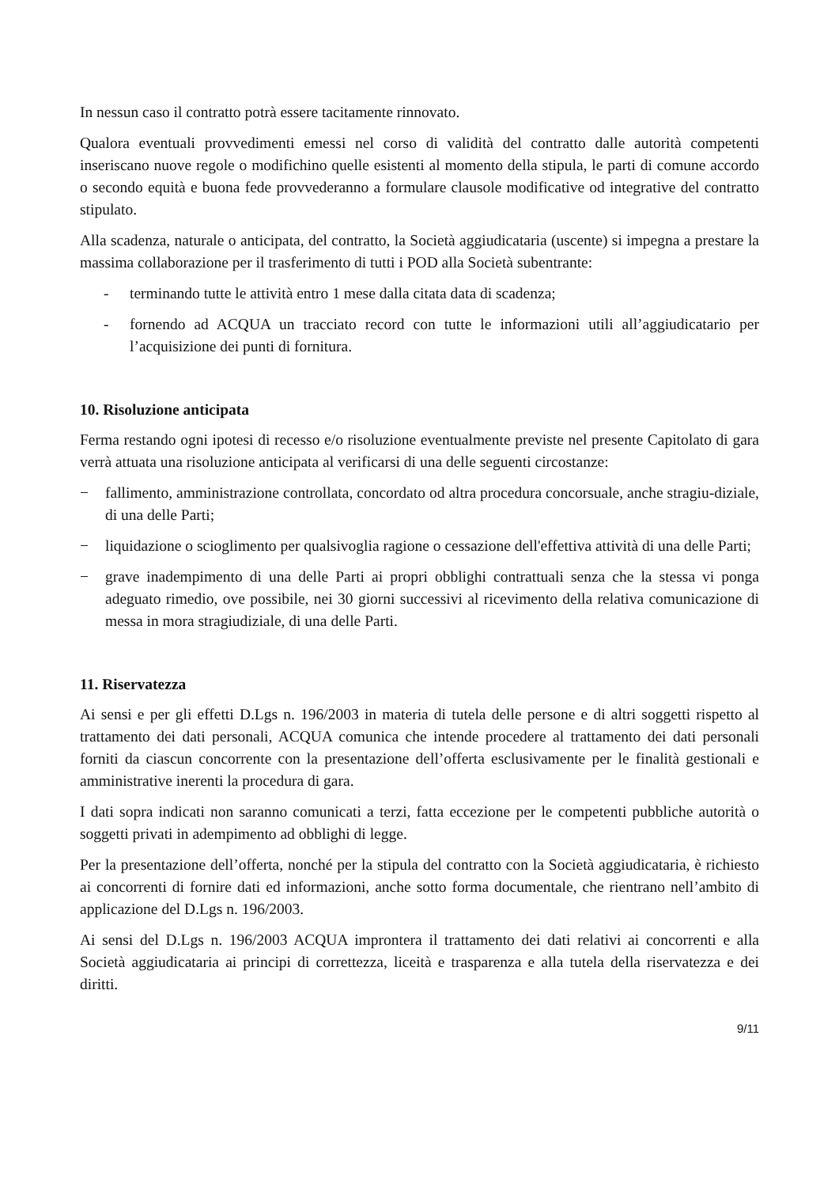In nessun caso il contratto potrà essere tacitamente rinnovato.
Qualora eventuali provvedimenti emessi nel corso di validità del contratto dalle autorità competenti inseriscano nuove regole o modifichino quelle esistenti al momento della stipula, le parti di comune accordo o secondo equità e buona fede provvederanno a formulare clausole modificative od integrative del contratto stipulato.
Alla scadenza, naturale o anticipata, del contratto, la Società aggiudicataria (uscente) si impegna a prestare la massima collaborazione per il trasferimento di tutti i POD alla Società subentrante:
- terminando tutte le attività entro 1 mese dalla citata data di scadenza;
- fornendo ad ACQUA un tracciato record con tutte le informazioni utili all’aggiudicatario per l’acquisizione dei punti di fornitura.
10. Risoluzione anticipata
Ferma restando ogni ipotesi di recesso e/o risoluzione eventualmente previste nel presente Capitolato di gara verrà attuata una risoluzione anticipata al verificarsi di una delle seguenti circostanze:
− fallimento, amministrazione controllata, concordato od altra procedura concorsuale, anche stragiu-diziale, di una delle Parti;
− liquidazione o scioglimento per qualsivoglia ragione o cessazione dell'effettiva attività di una delle Parti;
− grave inadempimento di una delle Parti ai propri obblighi contrattuali senza che la stessa vi ponga adeguato rimedio, ove possibile, nei 30 giorni successivi al ricevimento della relativa comunicazione di messa in mora stragiudiziale, di una delle Parti.
11. Riservatezza
Ai sensi e per gli effetti D.Lgs n. 196/2003 in materia di tutela delle persone e di altri soggetti rispetto al trattamento dei dati personali, ACQUA comunica che intende procedere al trattamento dei dati personali forniti da ciascun concorrente con la presentazione dell’offerta esclusivamente per le finalità gestionali e amministrative inerenti la procedura di gara.
I dati sopra indicati non saranno comunicati a terzi, fatta eccezione per le competenti pubbliche autorità o soggetti privati in adempimento ad obblighi di legge.
Per la presentazione dell’offerta, nonché per la stipula del contratto con la Società aggiudicataria, è richiesto ai concorrenti di fornire dati ed informazioni, anche sotto forma documentale, che rientrano nell’ambito di applicazione del D.Lgs n. 196/2003.
Ai sensi del D.Lgs n. 196/2003 ACQUA improntera il trattamento dei dati relativi ai concorrenti e alla Società aggiudicataria ai principi di correttezza, liceità e trasparenza e alla tutela della riservatezza e dei diritti.
9/11